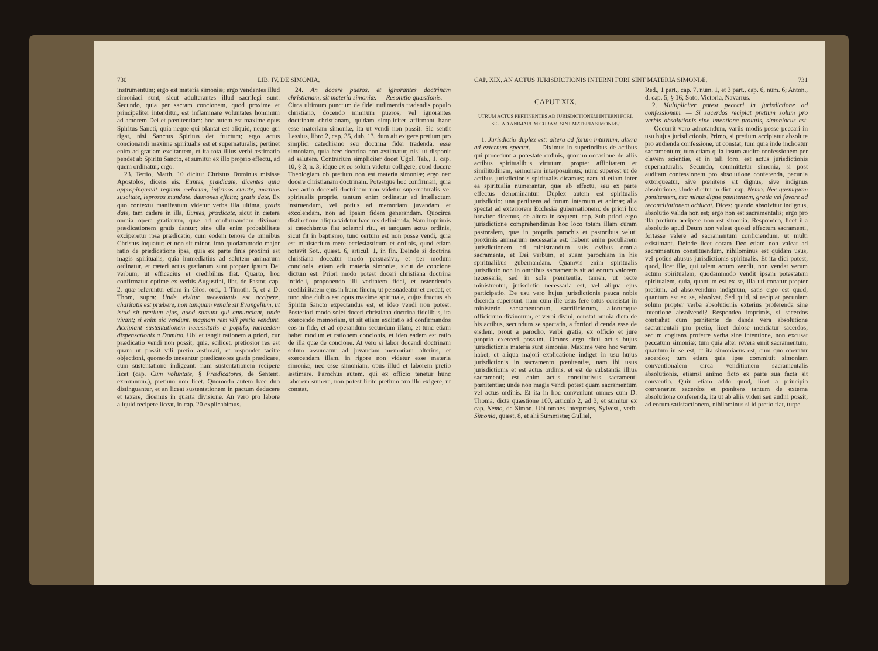730 LIB. IV. DE SIMONIA.
instrumentum; ergo est materia simoniæ; ergo vendentes illud simoniaci sunt, sicut adulterantes illud sacrilegi sunt. Secundo, quia per sacram concionem, quod proxime et principaliter intenditur, est inflammare voluntates hominum ad amorem Dei et pœnitentiam: hoc autem est maxime opus Spiritus Sancti, quia neque qui plantat est aliquid, neque qui rigat, nisi Sanctus Spiritus det fructum; ergo actus concionandi maxime spiritualis est et supernaturalis; pertinet enim ad gratiam excitantem, et ita tota illius verbi æstimatio pendet ab Spiritu Sancto, et sumitur ex illo proprio effectu, ad quem ordinatur; ergo.
23. Tertio, Matth. 10 dicitur Christus Dominus misisse Apostolos, dicens eis: Euntes, prædicate, dicentes quia appropinquavit regnum cœlorum, infirmos curate, mortuos suscitate, leprosos mundate, dæmones ejicite; gratis date. Ex quo contextu manifestum videtur verba illa ultima, gratis date, tam cadere in illa, Euntes, prædicate, sicut in cætera omnia opera gratiarum, quæ ad confirmandam divinam prædicationem gratis dantur: sine ulla enim probabilitate exciperetur ipsa prædicatio, cum eodem tenore de omnibus Christus loquatur; et non sit minor, imo quodammodo major ratio de prædicatione ipsa, quia ex parte finis proximi est magis spiritualis, quia immediatius ad salutem animarum ordinatur, et cæteri actus gratiarum sunt propter ipsum Dei verbum, ut efficacius et credibilius fiat. Quarto, hoc confirmatur optime ex verbis Augustini, libr. de Pastor. cap. 2, quæ referuntur etiam in Glos. ord., 1 Timoth. 5, et a D. Thom, supra: Unde vivitur, necessitatis est accipere, charitatis est præbere, non tanquam venale sit Evangelium, ut istud sit pretium ejus, quod sumunt qui annunciant, unde vivant; si enim sic vendunt, magnam rem vili pretio vendunt. Accipiant sustentationem necessitatis a populo, mercedem dispensationis a Domino. Ubi et tangit rationem a priori, cur prædicatio vendi non possit, quia, scilicet, pretiosior res est quam ut possit vili pretio æstimari, et respondet tacitæ objectioni, quomodo teneantur prædicatores gratis prædicare, cum sustentatione indigeant: nam sustentationem recipere licet (cap. Cum voluntate, § Prædicatores, de Sentent. excommun.), pretium non licet. Quomodo autem hæc duo distinguantur, et an liceat sustentationem in pactum deducere et taxare, dicemus in quarta divisione. An vero pro labore aliquid recipere liceat, in cap. 20 explicabimus.
24. An docere pueros, et ignorantes doctrinam christianam, sit materia simoniæ. — Resolutio quæstionis. — Circa ultimum punctum de fidei rudimentis tradendis populo christiano, docendo nimirum pueros, vel ignorantes doctrinam christianam, quidam simpliciter affirmant hanc esse materiam simoniæ, ita ut vendi non possit. Sic sentit Lessius, libro 2, cap. 35, dub. 13, dum ait exigere pretium pro simplici catechismo seu doctrina fidei tradenda, esse simoniam, quia hæc doctrina non æstimatur, nisi ut disponit ad salutem. Contrarium simpliciter docet Ugol. Tab., 1, cap. 10, § 3, n. 3, idque ex eo solum videtur colligere, quod docere Theologiam ob pretium non est materia simoniæ; ergo nec docere christianam doctrinam. Potestque hoc confirmari, quia hæc actio docendi doctrinam non videtur supernaturalis vel spiritualis proprie, tantum enim ordinatur ad intellectum instruendum, vel potius ad memoriam juvandam et excolendam, non ad ipsam fidem generandam. Quocirca distinctione aliqua videtur hæc res definienda. Nam imprimis si catechismus fiat solemni ritu, et tanquam actus ordinis, sicut fit in baptismo, tunc certum est non posse vendi, quia est ministerium mere ecclesiasticum et ordinis, quod etiam notavit Sot., quæst. 6, articul. 1, in fin. Deinde si doctrina christiana doceatur modo persuasivo, et per modum concionis, etiam erit materia simoniæ, sicut de concione dictum est. Priori modo potest doceri christiana doctrina infideli, proponendo illi veritatem fidei, et ostendendo credibilitatem ejus in hunc finem, ut persuadeatur et credat; et tunc sine dubio est opus maxime spirituale, cujus fructus ab Spiritu Sancto expectandus est, et ideo vendi non potest. Posteriori modo solet doceri christiana doctrina fidelibus, ita exercendo memoriam, ut sit etiam excitatio ad confirmandos eos in fide, et ad operandum secundum illam; et tunc etiam habet modum et rationem concionis, et ideo eadem est ratio de illa quæ de concione. At vero si labor docendi doctrinam solum assumatur ad juvandam memoriam alterius, et exercendam illam, in rigore non videtur esse materia simoniæ, nec esse simoniam, opus illud et laborem pretio æstimare. Parochus autem, qui ex officio tenetur hunc laborem sumere, non potest licite pretium pro illo exigere, ut constat.
CAP. XIX. AN ACTUS JURISDICTIONIS INTERNI FORI SINT MATERIA SIMONIÆ. 731
CAPUT XIX.
UTRUM ACTUS PERTINENTES AD JURISDICTIONEM INTERNI FORI, SEU AD ANIMARUM CURAM, SINT MATERIA SIMONIÆ?
1. Jurisdictio duplex est: altera ad forum internum, altera ad externum spectat. — Diximus in superioribus de actibus qui procedunt a potestate ordinis, quorum occasione de aliis actibus spiritualibus virtutum, propter affinitatem et similitudinem, sermonem interposuimus; nunc superest ut de actibus jurisdictionis spiritualis dicamus; nam hi etiam inter ea spiritualia numerantur, quæ ab effectu, seu ex parte effectus denominantur. Duplex autem est spiritualis jurisdictio: una pertinens ad forum internum et animæ; alia spectat ad exteriorem Ecclesiæ gubernationem: de priori hic breviter dicemus, de altera in sequent. cap. Sub priori ergo jurisdictione comprehendimus hoc loco totam illam curam pastoralem, quæ in propriis parochis et pastoribus veluti proximis animarum necessaria est: habent enim peculiarem jurisdictionem ad ministrandum suis ovibus omnia sacramenta, et Dei verbum, et suam parochiam in his spiritualibus gubernandam. Quamvis enim spiritualis jurisdictio non in omnibus sacramentis sit ad eorum valorem necessaria, sed in sola pœnitentia, tamen, ut recte ministrentur, jurisdictio necessaria est, vel aliqua ejus participatio. De usu vero hujus jurisdictionis pauca nobis dicenda supersunt: nam cum ille usus fere totus consistat in ministerio sacramentorum, sacrificiorum, aliorumque officiorum divinorum, et verbi divini, constat omnia dicta de his actibus, secundum se spectatis, a fortiori dicenda esse de eisdem, prout a parocho, verbi gratia, ex officio et jure proprio exerceri possunt. Omnes ergo dicti actus hujus jurisdictionis materia sunt simoniæ. Maxime vero hoc verum habet, et aliqua majori explicatione indiget in usu hujus jurisdictionis in sacramento pœnitentiæ, nam ibi usus jurisdictionis et est actus ordinis, et est de substantia illius sacramenti; est enim actus constitutivus sacramenti pœnitentiæ: unde non magis vendi potest quam sacramentum vel actus ordinis. Et ita in hoc conveniunt omnes cum D. Thoma, dicta quæstione 100, articulo 2, ad 3, et sumitur ex cap. Nemo, de Simon. Ubi omnes interpretes, Sylvest., verb. Simonia, quæst. 8, et alii Summistæ; Gulliel.
Red., 1 part., cap. 7, num. 1, et 3 part., cap. 6, num. 6; Anton., d. cap. 5, § 16; Soto, Victoria, Navarrus.
2. Multipliciter potest peccari in jurisdictione ad confessionem. — Si sacerdos recipiat pretium solum pro verbis absolutionis sine intentione prolatis, simoniacus est. — Occurrit vero adnotandum, variis modis posse peccari in usu hujus jurisdictionis. Primo, si pretium accipiatur absolute pro audienda confessione, ut constat; tum quia inde inchoatur sacramentum; tum etiam quia ipsum audire confessionem per clavem scientiæ, et in tali foro, est actus jurisdictionis supernaturalis. Secundo, committetur simonia, si post auditam confessionem pro absolutione conferenda, pecunia extorqueatur, sive pœnitens sit dignus, sive indignus absolutione. Unde dicitur in dict. cap. Nemo: Nec quemquam pœnitentem, nec minus digne pœnitentem, gratia vel favore ad reconciliationem adducat. Dices: quando absolvitur indignus, absolutio valida non est; ergo non est sacramentalis; ergo pro illa pretium accipere non est simonia. Respondeo, licet illa absolutio apud Deum non valeat quoad effectum sacramenti, fortasse valere ad sacramentum conficiendum, ut multi existimant. Deinde licet coram Deo etiam non valeat ad sacramentum constituendum, nihilominus est quidam usus, vel potius abusus jurisdictionis spiritualis. Et ita dici potest, quod, licet ille, qui talem actum vendit, non vendat verum actum spiritualem, quodammodo vendit ipsam potestatem spiritualem, quia, quantum est ex se, illa uti conatur propter pretium, ad absolvendum indignum; satis ergo est quod, quantum est ex se, absolvat. Sed quid, si recipiat pecuniam solum propter verba absolutionis exterius proferenda sine intentione absolvendi? Respondeo imprimis, si sacerdos contrahat cum pœnitente de danda vera absolutione sacramentali pro pretio, licet dolose mentiatur sacerdos, secum cogitans proferre verba sine intentione, non excusat peccatum simoniæ; tum quia alter revera emit sacramentum, quantum in se est, et ita simoniacus est, cum quo operatur sacerdos; tum etiam quia ipse committit simoniam conventionalem circa venditionem sacramentalis absolutionis, etiamsi animo ficto ex parte sua facta sit conventio. Quin etiam addo quod, licet a principio convenerint sacerdos et pœnitens tantum de externa absolutione conferenda, ita ut ab aliis videri seu audiri possit, ad eorum satisfactionem, nihilominus si id pretio fiat, turpe